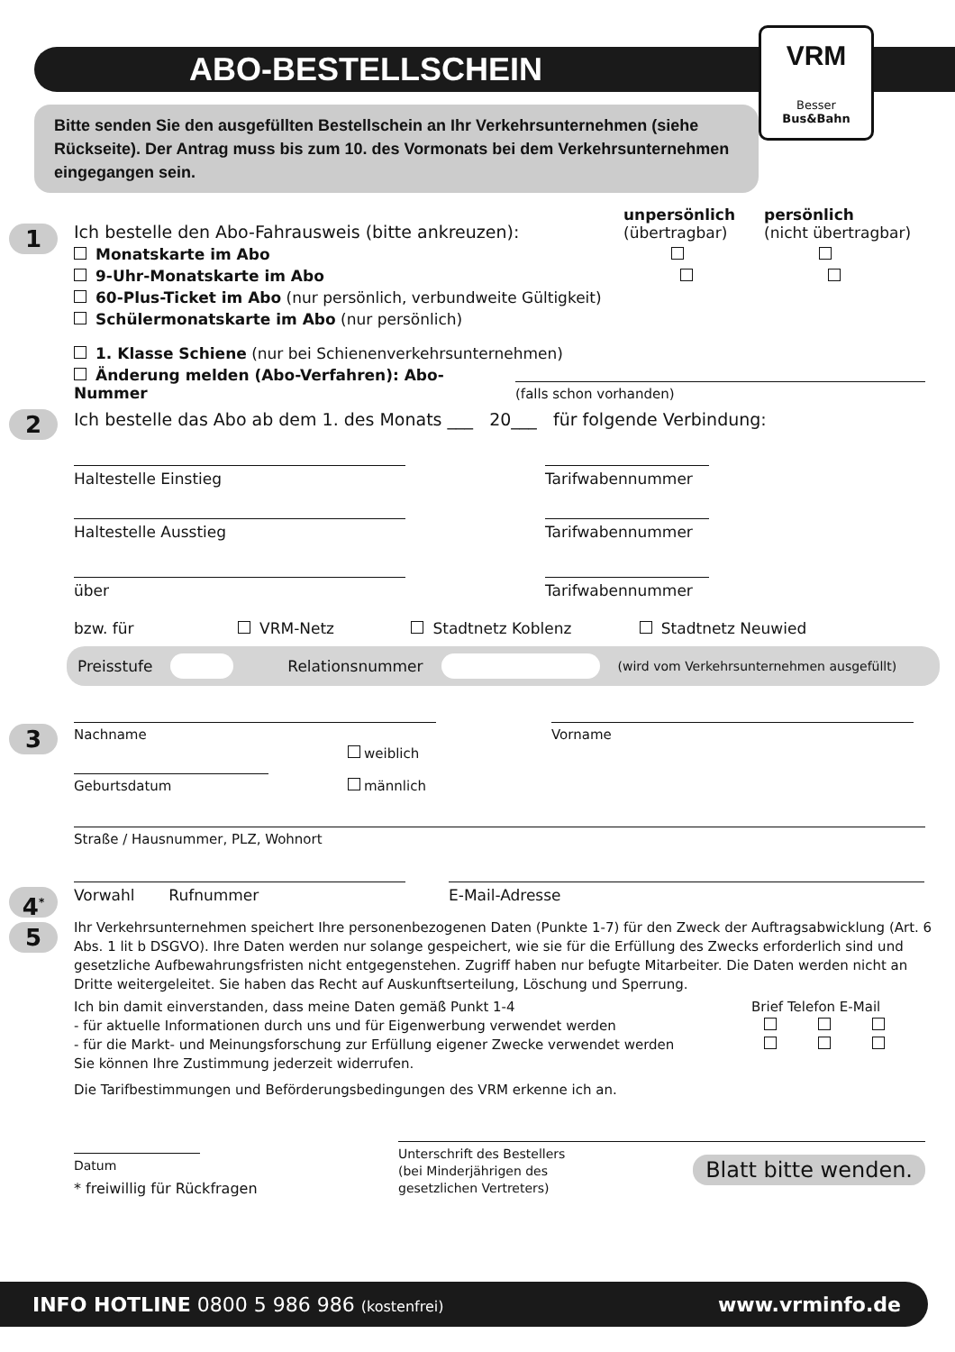ABO-BESTELLSCHEIN
VRM
Besser Bus&Bahn
Bitte senden Sie den ausgefüllten Bestellschein an Ihr Verkehrsunternehmen (siehe Rückseite). Der Antrag muss bis zum 10. des Vormonats bei dem Verkehrsunternehmen eingegangen sein.
1
Ich bestelle den Abo-Fahrausweis (bitte ankreuzen):
unpersönlich
(übertragbar)
persönlich
(nicht übertragbar)
Monatskarte im Abo
9-Uhr-Monatskarte im Abo
60-Plus-Ticket im Abo (nur persönlich, verbundweite Gültigkeit)
Schülermonatskarte im Abo (nur persönlich)
1. Klasse Schiene (nur bei Schienenverkehrsunternehmen)
Änderung melden (Abo-Verfahren): Abo-Nummer
(falls schon vorhanden)
2
Ich bestelle das Abo ab dem 1. des Monats ___ 20___ für folgende Verbindung:
Haltestelle Einstieg
Tarifwabennummer
Haltestelle Ausstieg
Tarifwabennummer
über
Tarifwabennummer
bzw. für VRM-Netz Stadtnetz Koblenz Stadtnetz Neuwied
Preisstufe Relationsnummer (wird vom Verkehrsunternehmen ausgefüllt)
3
Nachname
Vorname
Geburtsdatum
weiblich
männlich
Straße / Hausnummer, PLZ, Wohnort
4<sup>*</sup>
Vorwahl Rufnummer
E-Mail-Adresse
5
Ihr Verkehrsunternehmen speichert Ihre personenbezogenen Daten (Punkte 1-7) für den Zweck der Auftragsabwicklung (Art. 6 Abs. 1 lit b DSGVO). Ihre Daten werden nur solange gespeichert, wie sie für die Erfüllung des Zwecks erforderlich sind und gesetzliche Aufbewahrungsfristen nicht entgegenstehen. Zugriff haben nur befugte Mitarbeiter. Die Daten werden nicht an Dritte weitergeleitet. Sie haben das Recht auf Auskunftserteilung, Löschung und Sperrung.
Ich bin damit einverstanden, dass meine Daten gemäß Punkt 1-4
- für aktuelle Informationen durch uns und für Eigenwerbung verwendet werden
- für die Markt- und Meinungsforschung zur Erfüllung eigener Zwecke verwendet werden
Sie können Ihre Zustimmung jederzeit widerrufen.
Brief Telefon E-Mail
Die Tarifbestimmungen und Beförderungsbedingungen des VRM erkenne ich an.
Datum
* freiwillig für Rückfragen
Unterschrift des Bestellers
(bei Minderjährigen des
gesetzlichen Vertreters) Blatt bitte wenden.
INFO HOTLINE 0800 5 986 986 (kostenfrei) www.vrminfo.de